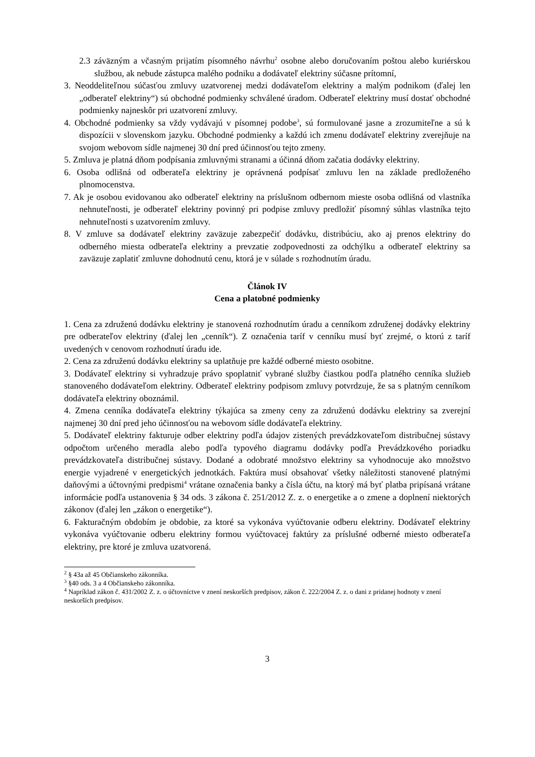2.3 záväzným a včasným prijatím písomného návrhu<sup>2</sup> osobne alebo doručovaním poštou alebo kuriérskou službou, ak nebude zástupca malého podniku a dodávateľ elektriny súčasne prítomní,
3. Neoddeliteľnou súčasťou zmluvy uzatvorenej medzi dodávateľom elektriny a malým podnikom (ďalej len „odberateľ elektriny“) sú obchodné podmienky schválené úradom. Odberateľ elektriny musí dostať obchodné podmienky najneskôr pri uzatvorení zmluvy.
4. Obchodné podmienky sa vždy vydávajú v písomnej podobe<sup>3</sup>, sú formulované jasne a zrozumiteľne a sú k dispozícii v slovenskom jazyku. Obchodné podmienky a každú ich zmenu dodávateľ elektriny zverejňuje na svojom webovom sídle najmenej 30 dní pred účinnosťou tejto zmeny.
5. Zmluva je platná dňom podpísania zmluvnými stranami a účinná dňom začatia dodávky elektriny.
6. Osoba odlišná od odberateľa elektriny je oprávnená podpísať zmluvu len na základe predloženého plnomocenstva.
7. Ak je osobou evidovanou ako odberateľ elektriny na príslušnom odbernom mieste osoba odlišná od vlastníka nehnuteľnosti, je odberateľ elektriny povinný pri podpise zmluvy predložiť písomný súhlas vlastníka tejto nehnuteľnosti s uzatvorením zmluvy.
8. V zmluve sa dodávateľ elektriny zaväzuje zabezpečiť dodávku, distribúciu, ako aj prenos elektriny do odberného miesta odberateľa elektriny a prevzatie zodpovednosti za odchýlku a odberateľ elektriny sa zaväzuje zaplatiť zmluvne dohodnutú cenu, ktorá je v súlade s rozhodnutím úradu.
Článok IV
Cena a platobné podmienky
1. Cena za združenú dodávku elektriny je stanovená rozhodnutím úradu a cenníkom združenej dodávky elektriny pre odberateľov elektriny (ďalej len „cenník“). Z označenia taríf v cenníku musí byť zrejmé, o ktorú z taríf uvedených v cenovom rozhodnutí úradu ide.
2. Cena za združenú dodávku elektriny sa uplatňuje pre každé odberné miesto osobitne.
3. Dodávateľ elektriny si vyhradzuje právo spoplatniť vybrané služby čiastkou podľa platného cenníka služieb stanoveného dodávateľom elektriny. Odberateľ elektriny podpisom zmluvy potvrdzuje, že sa s platným cenníkom dodávateľa elektriny oboznámil.
4. Zmena cenníka dodávateľa elektriny týkajúca sa zmeny ceny za združenú dodávku elektriny sa zverejní najmenej 30 dní pred jeho účinnosťou na webovom sídle dodávateľa elektriny.
5. Dodávateľ elektriny fakturuje odber elektriny podľa údajov zistených prevádzkovateľom distribučnej sústavy odpočtom určeného meradla alebo podľa typového diagramu dodávky podľa Prevádzkového poriadku prevádzkovateľa distribučnej sústavy. Dodané a odobraté množstvo elektriny sa vyhodnocuje ako množstvo energie vyjadrené v energetických jednotkách. Faktúra musí obsahovať všetky náležitosti stanovené platnými daňovými a účtovnými predpismi<sup>4</sup> vrátane označenia banky a čísla účtu, na ktorý má byť platba pripísaná vrátane informácie podľa ustanovenia § 34 ods. 3 zákona č. 251/2012 Z. z. o energetike a o zmene a doplnení niektorých zákonov (ďalej len „zákon o energetike“).
6. Fakturačným obdobím je obdobie, za ktoré sa vykonáva vyúčtovanie odberu elektriny. Dodávateľ elektriny vykonáva vyúčtovanie odberu elektriny formou vyúčtovacej faktúry za príslušné odberné miesto odberateľa elektriny, pre ktoré je zmluva uzatvorená.
<sup>2</sup> § 43a až 45 Občianskeho zákonníka.
<sup>3</sup> §40 ods. 3 a 4 Občianskeho zákonníka.
<sup>4</sup> Napríklad zákon č. 431/2002 Z. z. o účtovníctve v znení neskorších predpisov, zákon č. 222/2004 Z. z. o dani z pridanej hodnoty v znení neskorších predpisov.
3